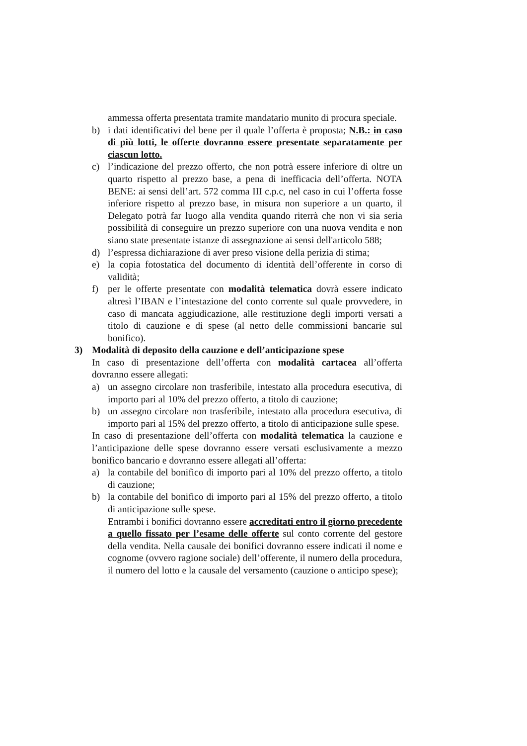ammessa offerta presentata tramite mandatario munito di procura speciale.
b) i dati identificativi del bene per il quale l’offerta è proposta; N.B.: in caso di più lotti, le offerte dovranno essere presentate separatamente per ciascun lotto.
c) l’indicazione del prezzo offerto, che non potrà essere inferiore di oltre un quarto rispetto al prezzo base, a pena di inefficacia dell’offerta. NOTA BENE: ai sensi dell’art. 572 comma III c.p.c, nel caso in cui l’offerta fosse inferiore rispetto al prezzo base, in misura non superiore a un quarto, il Delegato potrà far luogo alla vendita quando riterrà che non vi sia seria possibilità di conseguire un prezzo superiore con una nuova vendita e non siano state presentate istanze di assegnazione ai sensi dell'articolo 588;
d) l’espressa dichiarazione di aver preso visione della perizia di stima;
e) la copia fotostatica del documento di identità dell’offerente in corso di validità;
f) per le offerte presentate con modalità telematica dovrà essere indicato altresì l’IBAN e l’intestazione del conto corrente sul quale provvedere, in caso di mancata aggiudicazione, alle restituzione degli importi versati a titolo di cauzione e di spese (al netto delle commissioni bancarie sul bonifico).
3) Modalità di deposito della cauzione e dell’anticipazione spese
In caso di presentazione dell’offerta con modalità cartacea all’offerta dovranno essere allegati:
a) un assegno circolare non trasferibile, intestato alla procedura esecutiva, di importo pari al 10% del prezzo offerto, a titolo di cauzione;
b) un assegno circolare non trasferibile, intestato alla procedura esecutiva, di importo pari al 15% del prezzo offerto, a titolo di anticipazione sulle spese.
In caso di presentazione dell’offerta con modalità telematica la cauzione e l’anticipazione delle spese dovranno essere versati esclusivamente a mezzo bonifico bancario e dovranno essere allegati all’offerta:
a) la contabile del bonifico di importo pari al 10% del prezzo offerto, a titolo di cauzione;
b) la contabile del bonifico di importo pari al 15% del prezzo offerto, a titolo di anticipazione sulle spese.
Entrambi i bonifici dovranno essere accreditati entro il giorno precedente a quello fissato per l’esame delle offerte sul conto corrente del gestore della vendita. Nella causale dei bonifici dovranno essere indicati il nome e cognome (ovvero ragione sociale) dell’offerente, il numero della procedura, il numero del lotto e la causale del versamento (cauzione o anticipo spese);